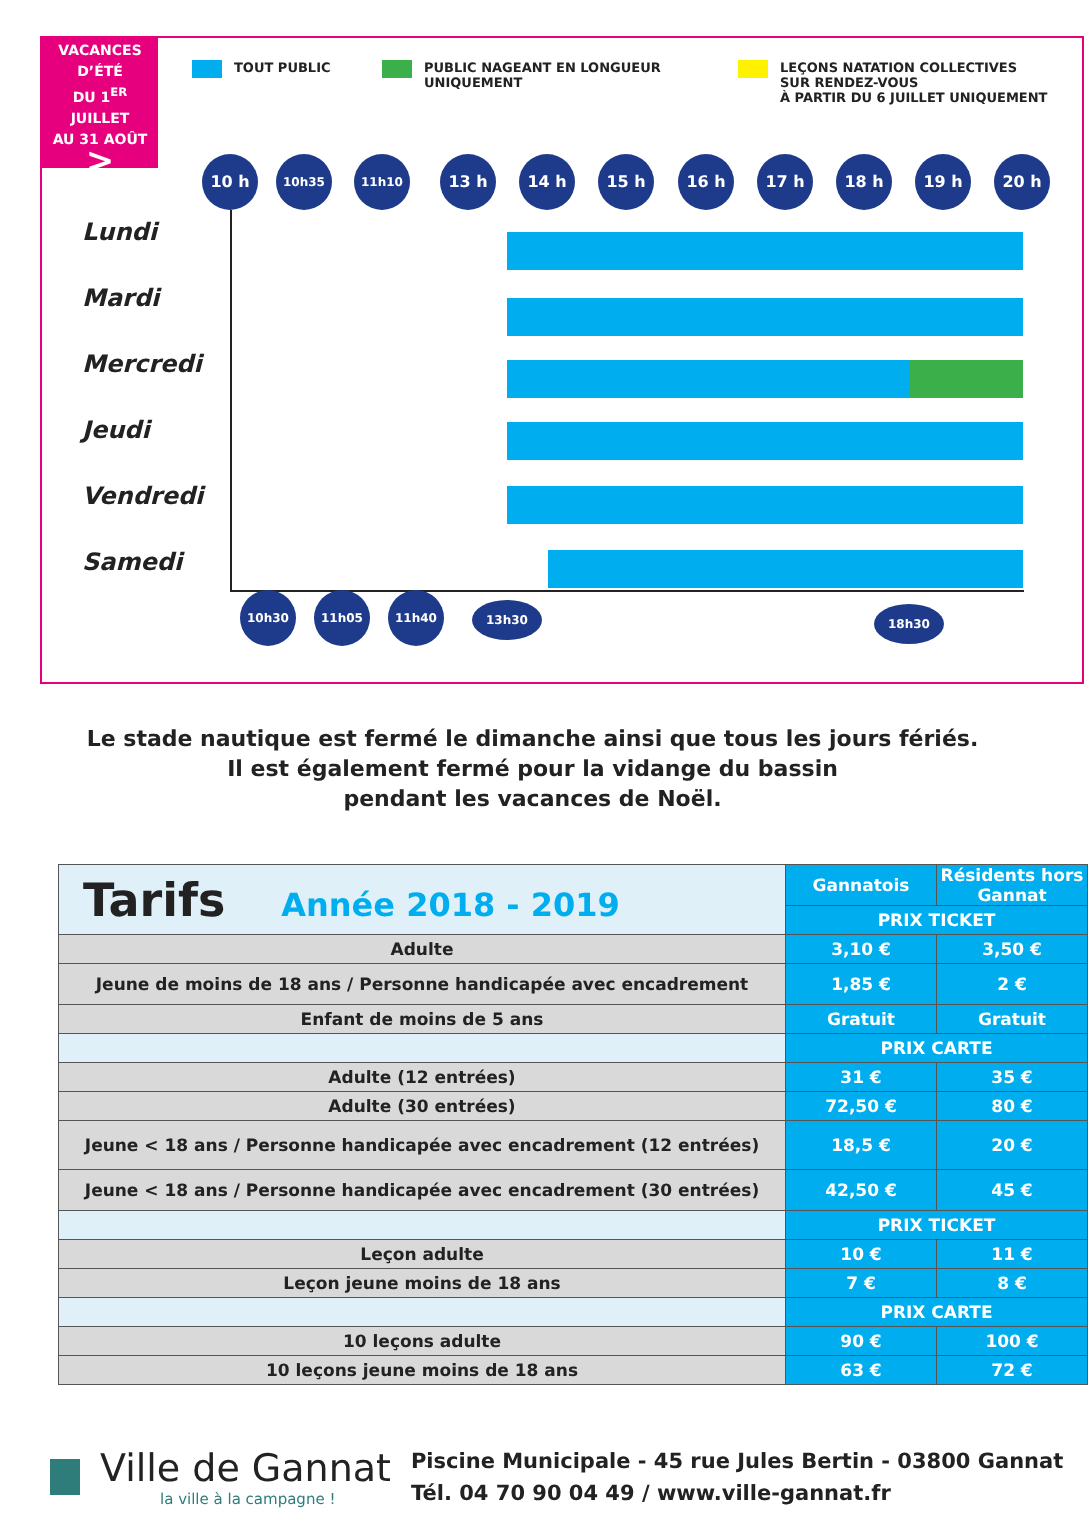VACANCES
D’ÉTÉ
DU 1<sup>ER</sup> JUILLET
AU 31 AOÛT
>
TOUT PUBLIC
PUBLIC NAGEANT EN LONGUEUR
UNIQUEMENT
LEÇONS NATATION COLLECTIVES
SUR RENDEZ-VOUS
À PARTIR DU 6 JUILLET UNIQUEMENT
10 h 10h35 11h10 13 h 14 h 15 h 16 h 17 h 18 h 19 h 20 h
Lundi
Mardi
Mercredi
Jeudi
Vendredi
Samedi
10h30 11h05 11h40
13h30 18h30
Le stade nautique est fermé le dimanche ainsi que tous les jours fériés.
Il est également fermé pour la vidange du bassin
pendant les vacances de Noël.
| Tarifs Année 2018 - 2019 | Gannatois | Résidents hors Gannat |
| | PRIX TICKET | |
| Adulte | 3,10 € | 3,50 € |
| Jeune de moins de 18 ans / Personne handicapée avec encadrement | 1,85 € | 2 € |
| Enfant de moins de 5 ans | Gratuit | Gratuit |
| | PRIX CARTE | |
| Adulte (12 entrées) | 31 € | 35 € |
| Adulte (30 entrées) | 72,50 € | 80 € |
| Jeune < 18 ans / Personne handicapée avec encadrement (12 entrées) | 18,5 € | 20 € |
| Jeune < 18 ans / Personne handicapée avec encadrement (30 entrées) | 42,50 € | 45 € |
| | PRIX TICKET | |
| Leçon adulte | 10 € | 11 € |
| Leçon jeune moins de 18 ans | 7 € | 8 € |
| | PRIX CARTE | |
| 10 leçons adulte | 90 € | 100 € |
| 10 leçons jeune moins de 18 ans | 63 € | 72 € |
Ville de Gannat
la ville à la campagne !
Piscine Municipale - 45 rue Jules Bertin - 03800 Gannat
Tél. 04 70 90 04 49 / www.ville-gannat.fr